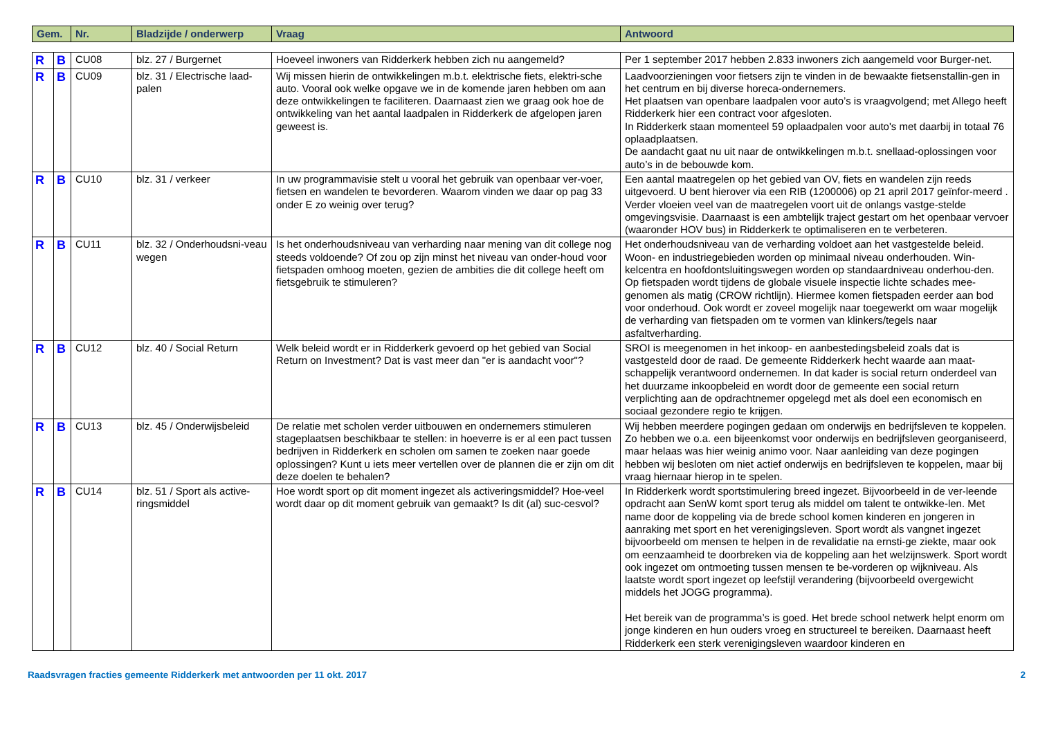| Gem. | | Nr. | Bladzijde / onderwerp | Vraag | Antwoord |
| --- | --- | --- | --- | --- | --- |
| R | B | CU08 | blz. 27 / Burgernet | Hoeveel inwoners van Ridderkerk hebben zich nu aangemeld? | Per 1 september 2017 hebben 2.833 inwoners zich aangemeld voor Burger-net. |
| R | B | CU09 | blz. 31 / Electrische laad-palen | Wij missen hierin de ontwikkelingen m.b.t. elektrische fiets, elektri-sche auto. Vooral ook welke opgave we in de komende jaren hebben om aan deze ontwikkelingen te faciliteren. Daarnaast zien we graag ook hoe de ontwikkeling van het aantal laadpalen in Ridderkerk de afgelopen jaren geweest is. | Laadvoorzieningen voor fietsers zijn te vinden in de bewaakte fietsenstallin-gen in het centrum en bij diverse horeca-ondernemers. Het plaatsen van openbare laadpalen voor auto’s is vraagvolgend; met Allego heeft Ridderkerk hier een contract voor afgesloten. In Ridderkerk staan momenteel 59 oplaadpalen voor auto's met daarbij in totaal 76 oplaadplaatsen. De aandacht gaat nu uit naar de ontwikkelingen m.b.t. snellaad-oplossingen voor auto’s in de bebouwde kom. |
| R | B | CU10 | blz. 31 / verkeer | In uw programmavisie stelt u vooral het gebruik van openbaar ver-voer, fietsen en wandelen te bevorderen. Waarom vinden we daar op pag 33 onder E zo weinig over terug? | Een aantal maatregelen op het gebied van OV, fiets en wandelen zijn reeds uitgevoerd. U bent hierover via een RIB (1200006) op 21 april 2017 geïnfor-meerd . Verder vloeien veel van de maatregelen voort uit de onlangs vastge-stelde omgevingsvisie. Daarnaast is een ambtelijk traject gestart om het openbaar vervoer (waaronder HOV bus) in Ridderkerk te optimaliseren en te verbeteren. |
| R | B | CU11 | blz. 32 / Onderhoudsni-veau wegen | Is het onderhoudsniveau van verharding naar mening van dit college nog steeds voldoende? Of zou op zijn minst het niveau van onder-houd voor fietspaden omhoog moeten, gezien de ambities die dit college heeft om fietsgebruik te stimuleren? | Het onderhoudsniveau van de verharding voldoet aan het vastgestelde beleid. Woon- en industriegebieden worden op minimaal niveau onderhouden. Win-kelcentra en hoofdontsluitingswegen worden op standaardniveau onderhou-den. Op fietspaden wordt tijdens de globale visuele inspectie lichte schades mee-genomen als matig (CROW richtlijn). Hiermee komen fietspaden eerder aan bod voor onderhoud. Ook wordt er zoveel mogelijk naar toegewerkt om waar mogelijk de verharding van fietspaden om te vormen van klinkers/tegels naar asfaltverharding. |
| R | B | CU12 | blz. 40 / Social Return | Welk beleid wordt er in Ridderkerk gevoerd op het gebied van Social Return on Investment? Dat is vast meer dan "er is aandacht voor"? | SROI is meegenomen in het inkoop- en aanbestedingsbeleid zoals dat is vastgesteld door de raad. De gemeente Ridderkerk hecht waarde aan maat-schappelijk verantwoord ondernemen. In dat kader is social return onderdeel van het duurzame inkoopbeleid en wordt door de gemeente een social return verplichting aan de opdrachtnemer opgelegd met als doel een economisch en sociaal gezondere regio te krijgen. |
| R | B | CU13 | blz. 45 / Onderwijsbeleid | De relatie met scholen verder uitbouwen en ondernemers stimuleren stageplaatsen beschikbaar te stellen: in hoeverre is er al een pact tussen bedrijven in Ridderkerk en scholen om samen te zoeken naar goede oplossingen? Kunt u iets meer vertellen over de plannen die er zijn om dit deze doelen te behalen? | Wij hebben meerdere pogingen gedaan om onderwijs en bedrijfsleven te koppelen. Zo hebben we o.a. een bijeenkomst voor onderwijs en bedrijfsleven georganiseerd, maar helaas was hier weinig animo voor. Naar aanleiding van deze pogingen hebben wij besloten om niet actief onderwijs en bedrijfsleven te koppelen, maar bij vraag hiernaar hierop in te spelen. |
| R | B | CU14 | blz. 51 / Sport als active-ringsmiddel | Hoe wordt sport op dit moment ingezet als activeringsmiddel? Hoe-veel wordt daar op dit moment gebruik van gemaakt? Is dit (al) suc-cesvol? | In Ridderkerk wordt sportstimulering breed ingezet. Bijvoorbeeld in de ver-leende opdracht aan SenW komt sport terug als middel om talent te ontwikke-len. Met name door de koppeling via de brede school komen kinderen en jongeren in aanraking met sport en het verenigingsleven. Sport wordt als vangnet ingezet bijvoorbeeld om mensen te helpen in de revalidatie na ernsti-ge ziekte, maar ook om eenzaamheid te doorbreken via de koppeling aan het welzijnswerk. Sport wordt ook ingezet om ontmoeting tussen mensen te be-vorderen op wijkniveau. Als laatste wordt sport ingezet op leefstijl verandering (bijvoorbeeld overgewicht middels het JOGG programma). Het bereik van de programma’s is goed. Het brede school netwerk helpt enorm om jonge kinderen en hun ouders vroeg en structureel te bereiken. Daarnaast heeft Ridderkerk een sterk verenigingsleven waardoor kinderen en |
Raadsvragen fracties gemeente Ridderkerk met antwoorden per 11 okt. 2017 2